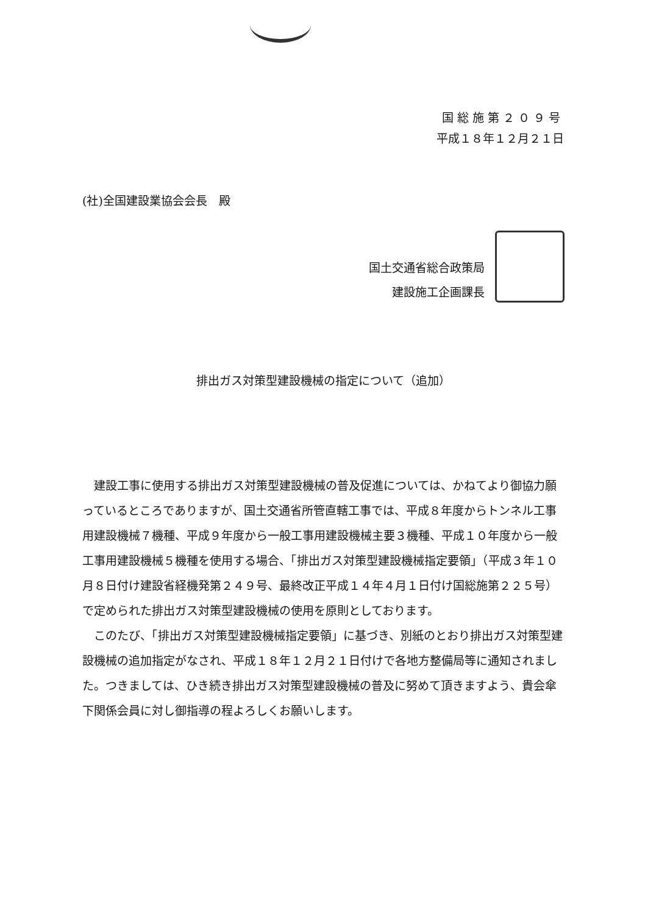国総施第２０９号
平成１８年１２月２１日
(社)全国建設業協会会長　殿
国土交通省総合政策局
建設施工企画課長
排出ガス対策型建設機械の指定について（追加）
建設工事に使用する排出ガス対策型建設機械の普及促進については、かねてより御協力願っているところでありますが、国土交通省所管直轄工事では、平成８年度からトンネル工事用建設機械７機種、平成９年度から一般工事用建設機械主要３機種、平成１０年度から一般工事用建設機械５機種を使用する場合、「排出ガス対策型建設機械指定要領」（平成３年１０月８日付け建設省経機発第２４９号、最終改正平成１４年４月１日付け国総施第２２５号）で定められた排出ガス対策型建設機械の使用を原則としております。
このたび、「排出ガス対策型建設機械指定要領」に基づき、別紙のとおり排出ガス対策型建設機械の追加指定がなされ、平成１８年１２月２１日付けで各地方整備局等に通知されました。つきましては、ひき続き排出ガス対策型建設機械の普及に努めて頂きますよう、貴会傘下関係会員に対し御指導の程よろしくお願いします。